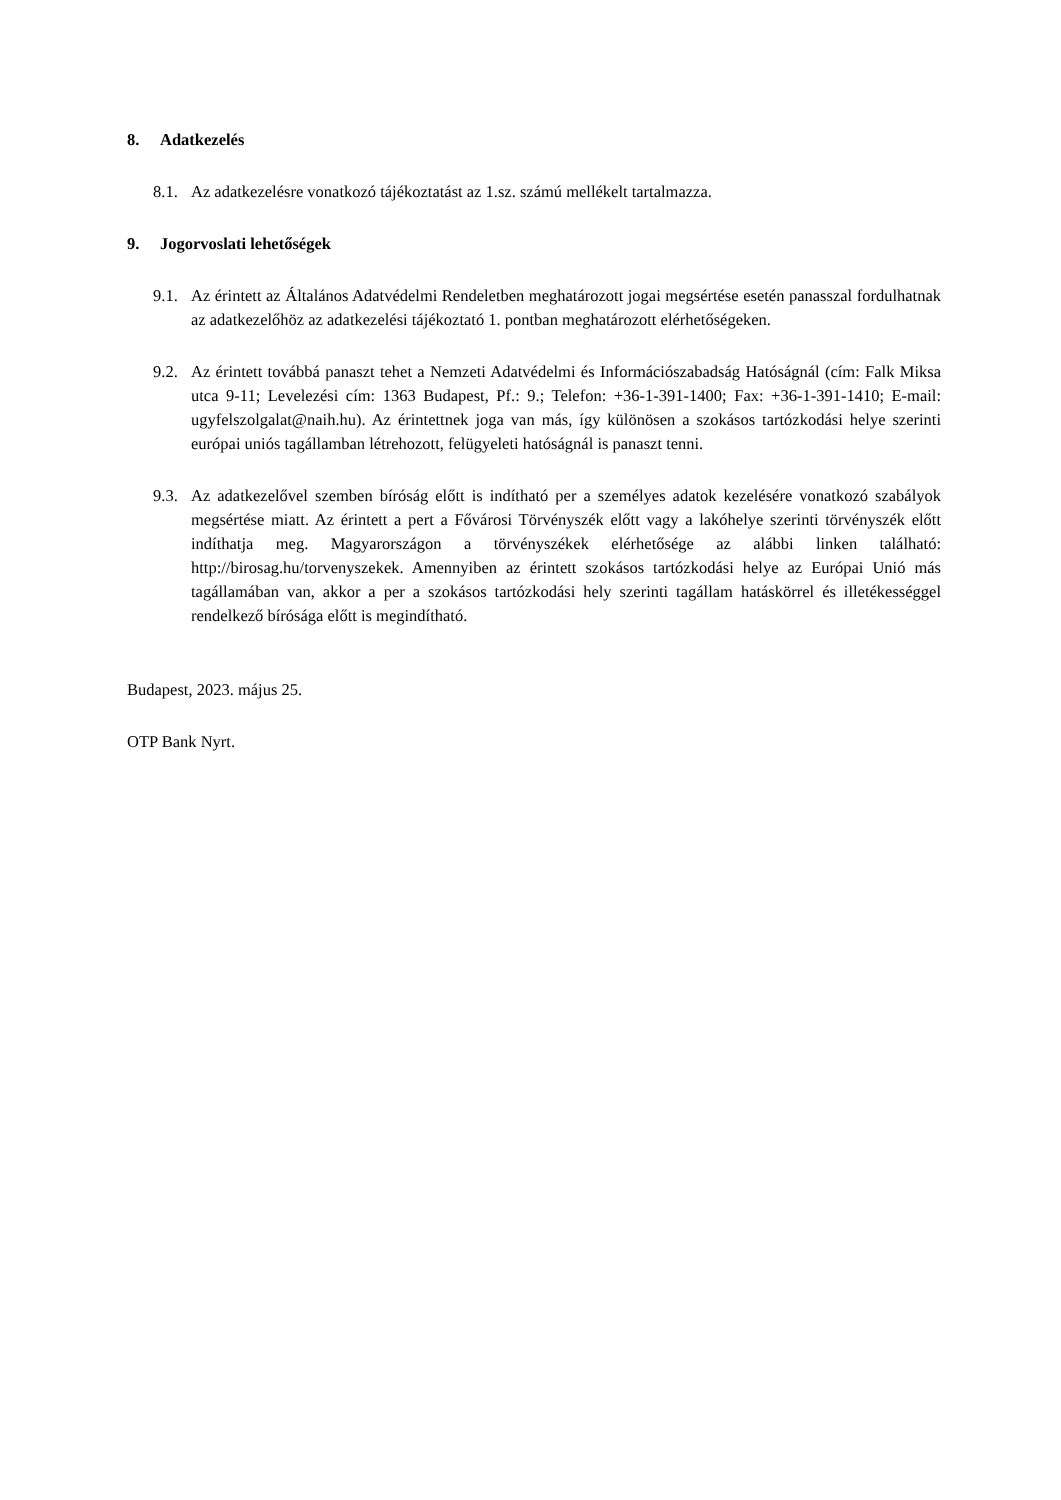8. Adatkezelés
8.1.
Az adatkezelésre vonatkozó tájékoztatást az 1.sz. számú mellékelt tartalmazza.
9. Jogorvoslati lehetőségek
9.1.
Az érintett az Általános Adatvédelmi Rendeletben meghatározott jogai megsértése esetén panasszal fordulhatnak az adatkezelőhöz az adatkezelési tájékoztató 1. pontban meghatározott elérhetőségeken.
9.2.
Az érintett továbbá panaszt tehet a Nemzeti Adatvédelmi és Információszabadság Hatóságnál (cím: Falk Miksa utca 9-11; Levelezési cím: 1363 Budapest, Pf.: 9.; Telefon: +36-1-391-1400; Fax: +36-1-391-1410; E-mail: ugyfelszolgalat@naih.hu). Az érintettnek joga van más, így különösen a szokásos tartózkodási helye szerinti európai uniós tagállamban létrehozott, felügyeleti hatóságnál is panaszt tenni.
9.3.
Az adatkezelővel szemben bíróság előtt is indítható per a személyes adatok kezelésére vonatkozó szabályok megsértése miatt. Az érintett a pert a Fővárosi Törvényszék előtt vagy a lakóhelye szerinti törvényszék előtt indíthatja meg. Magyarországon a törvényszékek elérhetősége az alábbi linken található: http://birosag.hu/torvenyszekek. Amennyiben az érintett szokásos tartózkodási helye az Európai Unió más tagállamában van, akkor a per a szokásos tartózkodási hely szerinti tagállam hatáskörrel és illetékességgel rendelkező bírósága előtt is megindítható.
Budapest, 2023. május 25.
OTP Bank Nyrt.